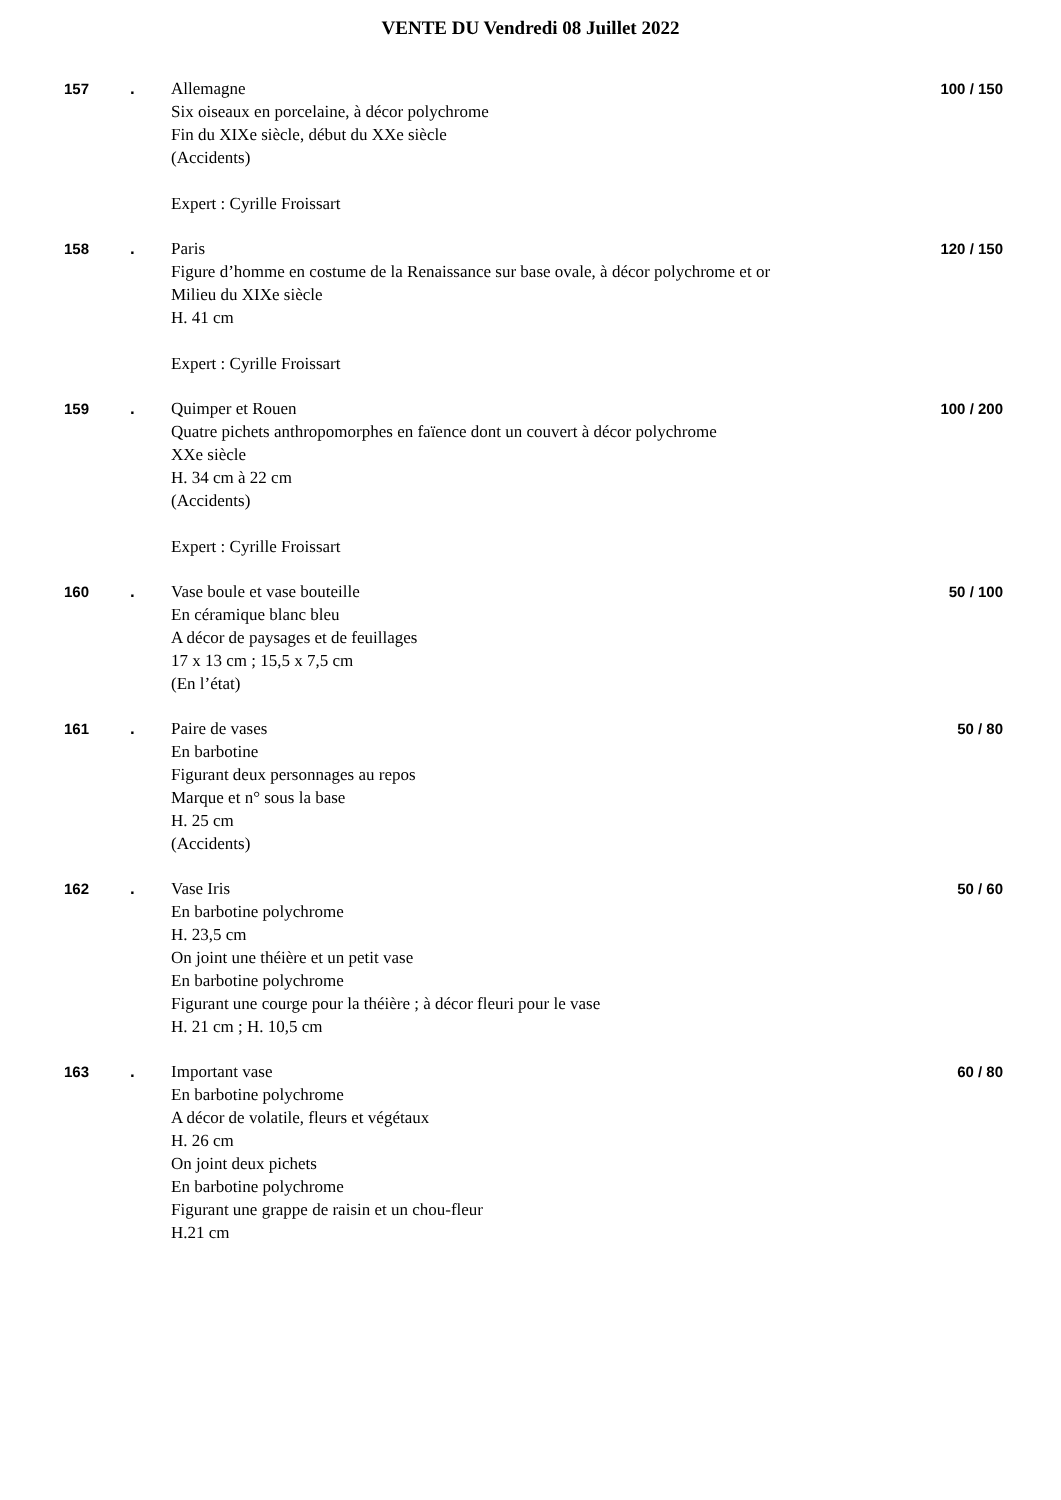VENTE DU Vendredi 08 Juillet 2022
157 . Allemagne
Six oiseaux en porcelaine, à décor polychrome
Fin du XIXe siècle, début du XXe siècle
(Accidents)
Expert : Cyrille Froissart
100 / 150
158 . Paris
Figure d’homme en costume de la Renaissance sur base ovale, à décor polychrome et or
Milieu du XIXe siècle
H. 41 cm
Expert : Cyrille Froissart
120 / 150
159 . Quimper et Rouen
Quatre pichets anthropomorphes en faïence dont un couvert à décor polychrome
XXe siècle
H. 34 cm à 22 cm
(Accidents)
Expert : Cyrille Froissart
100 / 200
160 . Vase boule et vase bouteille
En céramique blanc bleu
A décor de paysages et de feuillages
17 x 13 cm ; 15,5 x 7,5 cm
(En l’état)
50 / 100
161 . Paire de vases
En barbotine
Figurant deux personnages au repos
Marque et n° sous la base
H. 25 cm
(Accidents)
50 / 80
162 . Vase Iris
En barbotine polychrome
H. 23,5 cm
On joint une théière et un petit vase
En barbotine polychrome
Figurant une courge pour la théière ; à décor fleuri pour le vase
H. 21 cm ; H. 10,5 cm
50 / 60
163 . Important vase
En barbotine polychrome
A décor de volatile, fleurs et végétaux
H. 26 cm
On joint deux pichets
En barbotine polychrome
Figurant une grappe de raisin et un chou-fleur
H.21 cm
60 / 80